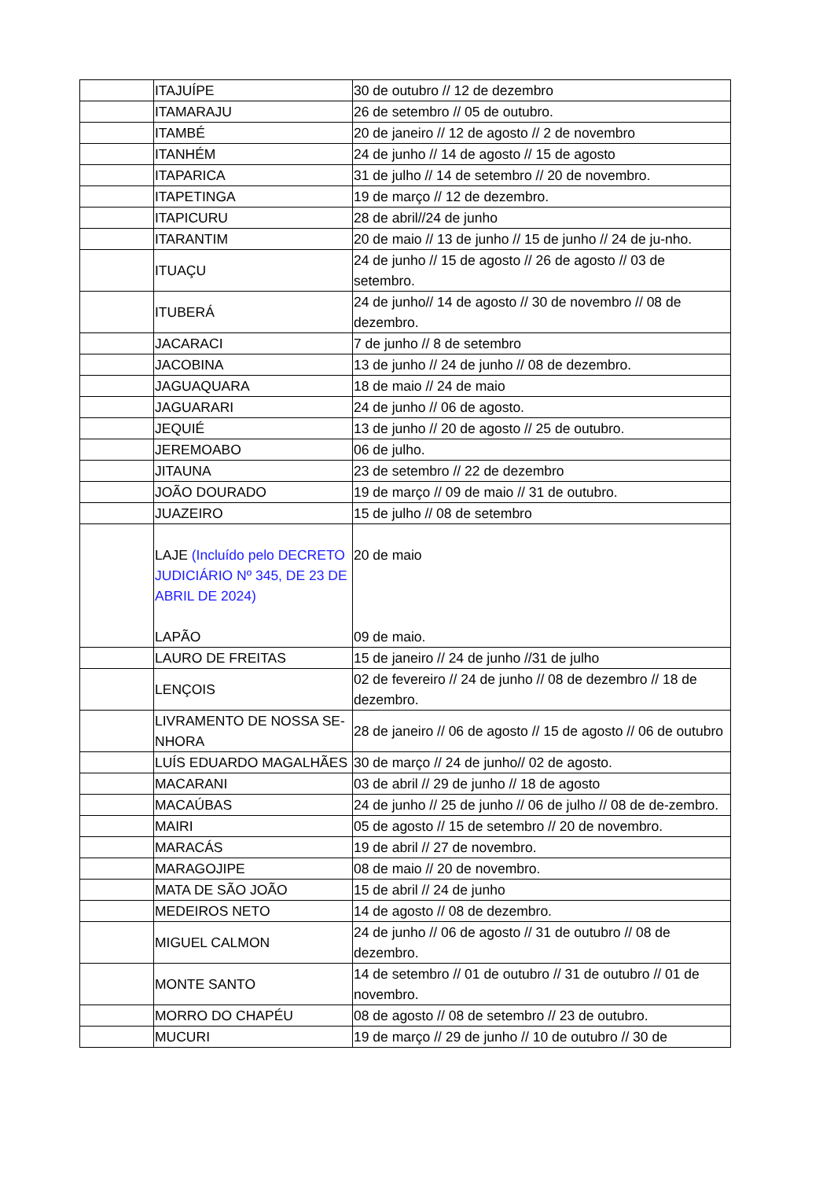| | ITAJUÍPE | 30 de outubro // 12 de dezembro |
| | ITAMARAJU | 26 de setembro // 05 de outubro. |
| | ITAMBÉ | 20 de janeiro // 12 de agosto // 2 de novembro |
| | ITANHÉM | 24 de junho // 14 de agosto // 15 de agosto |
| | ITAPARICA | 31 de julho // 14 de setembro // 20 de novembro. |
| | ITAPETINGA | 19 de março // 12 de dezembro. |
| | ITAPICURU | 28 de abril//24 de junho |
| | ITARANTIM | 20 de maio // 13 de junho // 15 de junho // 24 de ju-nho. |
| | ITUAÇU | 24 de junho // 15 de agosto // 26 de agosto // 03 de setembro. |
| | ITUBERÁ | 24 de junho// 14 de agosto // 30 de novembro // 08 de dezembro. |
| | JACARACI | 7 de junho // 8 de setembro |
| | JACOBINA | 13 de junho // 24 de junho // 08 de dezembro. |
| | JAGUAQUARA | 18 de maio // 24 de maio |
| | JAGUARARI | 24 de junho // 06 de agosto. |
| | JEQUIÉ | 13 de junho // 20 de agosto // 25 de outubro. |
| | JEREMOABO | 06 de julho. |
| | JITAUNA | 23 de setembro // 22 de dezembro |
| | JOÃO DOURADO | 19 de março // 09 de maio // 31 de outubro. |
| | JUAZEIRO | 15 de julho // 08 de setembro |
| | LAJE (Incluído pelo DECRETO JUDICIÁRIO Nº 345, DE 23 DE ABRIL DE 2024) LAPÃO | 20 de maio 09 de maio. |
| | LAURO DE FREITAS | 15 de janeiro // 24 de junho //31 de julho |
| | LENÇOIS | 02 de fevereiro // 24 de junho // 08 de dezembro // 18 de dezembro. |
| | LIVRAMENTO DE NOSSA SE-NHORA | 28 de janeiro // 06 de agosto // 15 de agosto // 06 de outubro |
| | LUÍS EDUARDO MAGALHÃES | 30 de março // 24 de junho// 02 de agosto. |
| | MACARANI | 03 de abril // 29 de junho // 18 de agosto |
| | MACAÚBAS | 24 de junho // 25 de junho // 06 de julho // 08 de de-zembro. |
| | MAIRI | 05 de agosto // 15 de setembro // 20 de novembro. |
| | MARACÁS | 19 de abril // 27 de novembro. |
| | MARAGOJIPE | 08 de maio // 20 de novembro. |
| | MATA DE SÃO JOÃO | 15 de abril // 24 de junho |
| | MEDEIROS NETO | 14 de agosto // 08 de dezembro. |
| | MIGUEL CALMON | 24 de junho // 06 de agosto // 31 de outubro // 08 de dezembro. |
| | MONTE SANTO | 14 de setembro // 01 de outubro // 31 de outubro // 01 de novembro. |
| | MORRO DO CHAPÉU | 08 de agosto // 08 de setembro // 23 de outubro. |
| | MUCURI | 19 de março // 29 de junho // 10 de outubro // 30 de |